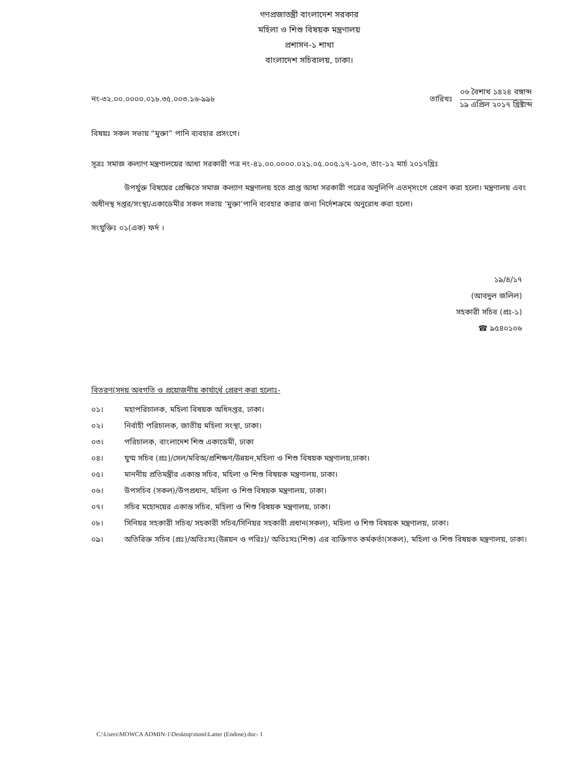গণপ্রজাতন্ত্রী বাংলাদেশ সরকার
মহিলা ও শিশু বিষয়ক মন্ত্রণালয়
প্রশাসন-১ শাখা
বাংলাদেশ সচিবালয়, ঢাকা।
নং-৩২.০০.০০০০.০১৮.৩৫.০০৩.১৬-৯৯৮
তারিখঃ
০৬ বৈশাখ ১৪২৪ বঙ্গাব্দ
১৯ এপ্রিল ২০১৭ খ্রিষ্টাব্দ
বিষয়ঃ সকল সভায় “মুক্তা” পানি ব্যবহার প্রসংগে।
সূত্রঃ সমাজ কল্যাণ মন্ত্রণালয়ের আধা সরকারী পত্র নং-৪১.০০.০০০০.০২১.০৫.০০৫.১৭-১০৩, তাং-১২ মার্চ ২০১৭খ্রিঃ
উপর্যুক্ত বিষয়ের প্রেক্ষিতে সমাজ কল্যাণ মন্ত্রণালয় হতে প্রাপ্ত আধা সরকারী পত্রের অনুলিপি এতদ্সংগে প্রেরণ করা হলো। মন্ত্রণালয় এবং অধীনস্থ দপ্তর/সংস্থা/একাডেমীর সকল সভায় ‘মুক্তা’পানি ব্যবহার করার জন্য নির্দেশক্রমে অনুরোধ করা হলো।
সংযুক্তিঃ ০১(এক) ফর্দ ।
১৯/৪/১৭
(আবদুল জলিল)
সহকারী সচিব (প্রঃ-১)
☎ ৯৫৪০১০৬
বিতরণ(সদয় অবগতি ও প্রয়োজনীয় কার্যার্থে প্রেরণ করা হলোঃ-
০১। মহাপরিচালক, মহিলা বিষয়ক অধিদপ্তর, ঢাকা।
০২। নির্বাহী পরিচালক, জাতীয় মহিলা সংস্থা, ঢাকা।
০৩। পরিচালক, বাংলাদেশ শিশু একাডেমী, ঢাকা
০৪। যুগ্ম সচিব (প্রঃ)/সেল/মবিঅ/প্রশিক্ষণ/উন্নয়ন,মহিলা ও শিশু বিষয়ক মন্ত্রণালয়,ঢাকা।
০৫। মাননীয় প্রতিমন্ত্রীর একান্ত সচিব, মহিলা ও শিশু বিষয়ক মন্ত্রণালয়, ঢাকা।
০৬। উপসচিব (সকল)/উপপ্রধান, মহিলা ও শিশু বিষয়ক মন্ত্রণালয়, ঢাকা।
০৭। সচিব মহোদয়ের একান্ত সচিব, মহিলা ও শিশু বিষয়ক মন্ত্রণালয়, ঢাকা।
০৮। সিনিয়র সহকারী সচিব/ সহকারী সচিব/সিনিয়র সহকারী প্রধান(সকল), মহিলা ও শিশু বিষয়ক মন্ত্রণালয়, ঢাকা।
০৯। অতিরিক্ত সচিব (প্রঃ)/অতিঃসঃ(উন্নয়ন ও পরিঃ)/ অতিঃসঃ(শিশু) এর ব্যক্তিগত কর্মকর্তা(সকল), মহিলা ও শিশু বিষয়ক মন্ত্রণালয়, ঢাকা।
C:\Users\MOWCA ADMIN-1\Desktop\moni\Latter (Endose).doc- 1